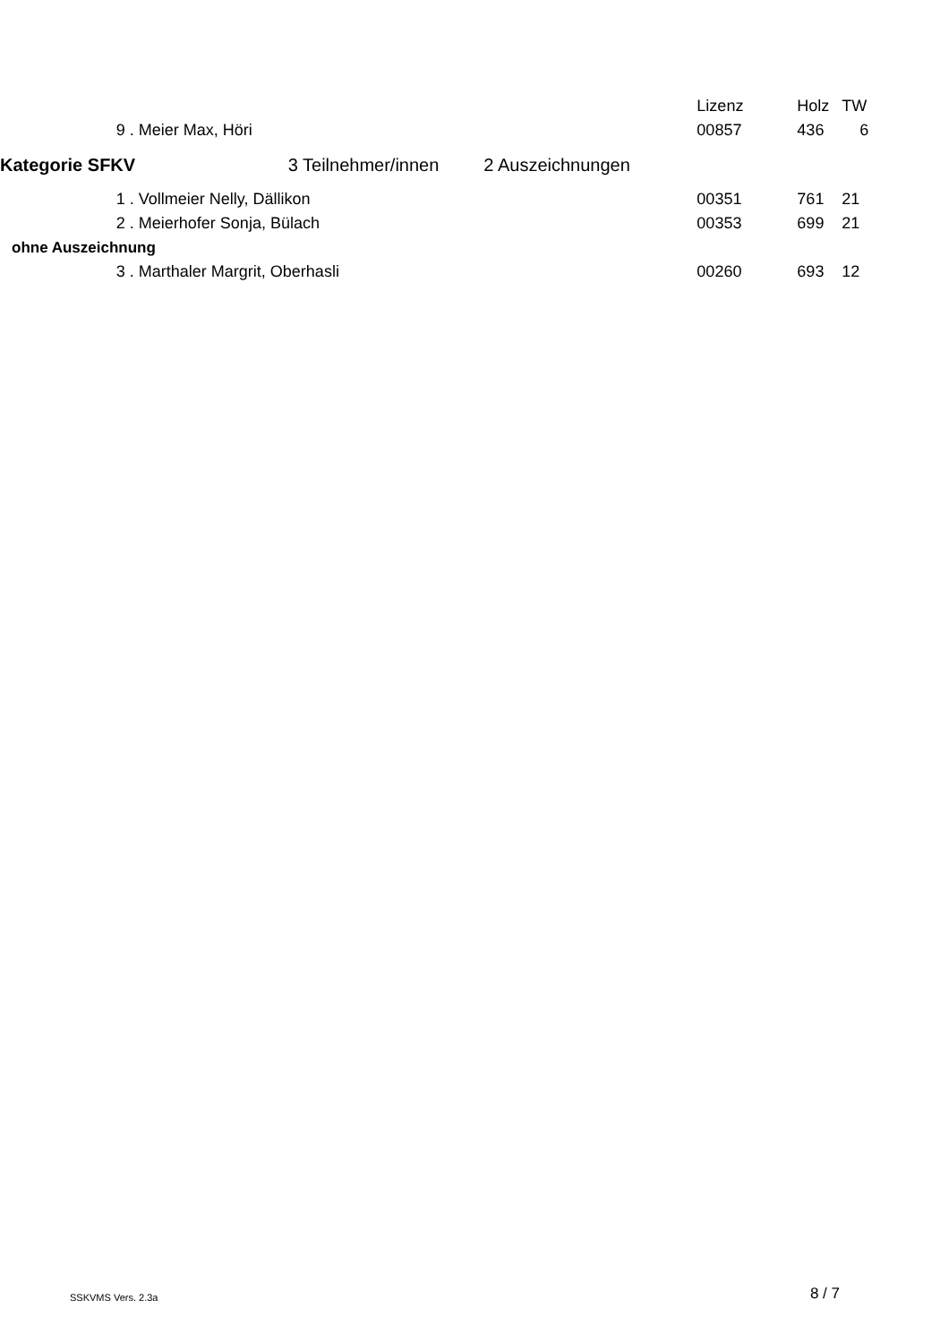| | | | | Lizenz | Holz | TW |
| --- | --- | --- | --- | --- | --- | --- |
| | 9 . | Meier Max, Höri | | 00857 | 436 | 6 |
| Kategorie SFKV 3 Teilnehmer/innen | | | 2 Auszeichnungen | | | |
| | 1 . | Vollmeier Nelly, Dällikon | | 00351 | 761 | 21 |
| | 2 . | Meierhofer Sonja, Bülach | | 00353 | 699 | 21 |
| ohne Auszeichnung | | | | | | |
| | 3 . | Marthaler Margrit, Oberhasli | | 00260 | 693 | 12 |
SSKVMS Vers. 2.3a 8 / 7